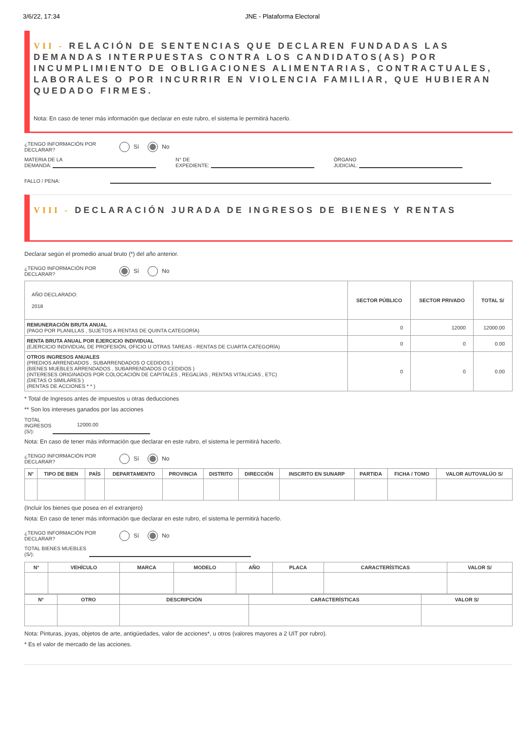3/6/22, 17:34 JNE - Plataforma Electoral
VII - RELACIÓN DE SENTENCIAS QUE DECLAREN FUNDADAS LAS DEMANDAS INTERPUESTAS CONTRA LOS CANDIDATOS(AS) POR INCUMPLIMIENTO DE OBLIGACIONES ALIMENTARIAS, CONTRACTUALES, LABORALES O POR INCURRIR EN VIOLENCIA FAMILIAR, QUE HUBIERAN QUEDADO FIRMES.
Nota: En caso de tener más información que declarar en este rubro, el sistema le permitirá hacerlo.
¿TENGO INFORMACIÓN POR DECLARAR?
Sí No
MATERIA DE LA
DEMANDA:
N° DE
EXPEDIENTE:
ÓRGANO
JUDICIAL:
FALLO / PENA:
VIII - DECLARACIÓN JURADA DE INGRESOS DE BIENES Y RENTAS
Declarar según el promedio anual bruto (*) del año anterior.
¿TENGO INFORMACIÓN POR DECLARAR?
Sí No
| AÑO DECLARADO: 2018 | SECTOR PÚBLICO | SECTOR PRIVADO | TOTAL S/ |
| REMUNERACIÓN BRUTA ANUAL (PAGO POR PLANILLAS , SUJETOS A RENTAS DE QUINTA CATEGORÍA) | 0 | 12000 | 12000.00 |
| RENTA BRUTA ANUAL POR EJERCICIO INDIVIDUAL (EJERCICIO INDIVIDUAL DE PROFESIÓN, OFICIO U OTRAS TAREAS - RENTAS DE CUARTA CATEGORÍA) | 0 | 0 | 0.00 |
| OTROS INGRESOS ANUALES (PREDIOS ARRENDADOS , SUBARRENDADOS O CEDIDOS ) (BIENES MUEBLES ARRENDADOS , SUBARRENDADOS O CEDIDOS ) (INTERESES ORIGINADOS POR COLOCACIÓN DE CAPITALES , REGALÍAS , RENTAS VITALICIAS , ETC) (DIETAS O SIMILARES ) (RENTAS DE ACCIONES * * ) | 0 | 0 | 0.00 |
* Total de Ingresos antes de impuestos u otras deducciones
** Son los intereses ganados por las acciones
TOTAL INGRESOS (S/):
12000.00
Nota: En caso de tener más información que declarar en este rubro, el sistema le permitirá hacerlo.
¿TENGO INFORMACIÓN POR DECLARAR?
Sí No
| N° | TIPO DE BIEN | PAÍS | DEPARTAMENTO | PROVINCIA | DISTRITO | DIRECCIÓN | INSCRITO EN SUNARP | PARTIDA | FICHA / TOMO | VALOR AUTOVALÚO S/ |
| --- | --- | --- | --- | --- | --- | --- | --- | --- | --- | --- |
(Incluir los bienes que posea en el extranjero)
Nota: En caso de tener más información que declarar en este rubro, el sistema le permitirá hacerlo.
¿TENGO INFORMACIÓN POR DECLARAR?
Sí No
TOTAL BIENES MUEBLES
(S/):
| N° | VEHÍCULO | MARCA | MODELO | AÑO | PLACA | CARACTERÍSTICAS | VALOR S/ |
| --- | --- | --- | --- | --- | --- | --- | --- |
| N° | OTRO | DESCRIPCIÓN | CARACTERÍSTICAS | VALOR S/ |
| --- | --- | --- | --- | --- |
Nota: Pinturas, joyas, objetos de arte, antigüedades, valor de acciones*, u otros (valores mayores a 2 UIT por rubro).
* Es el valor de mercado de las acciones.